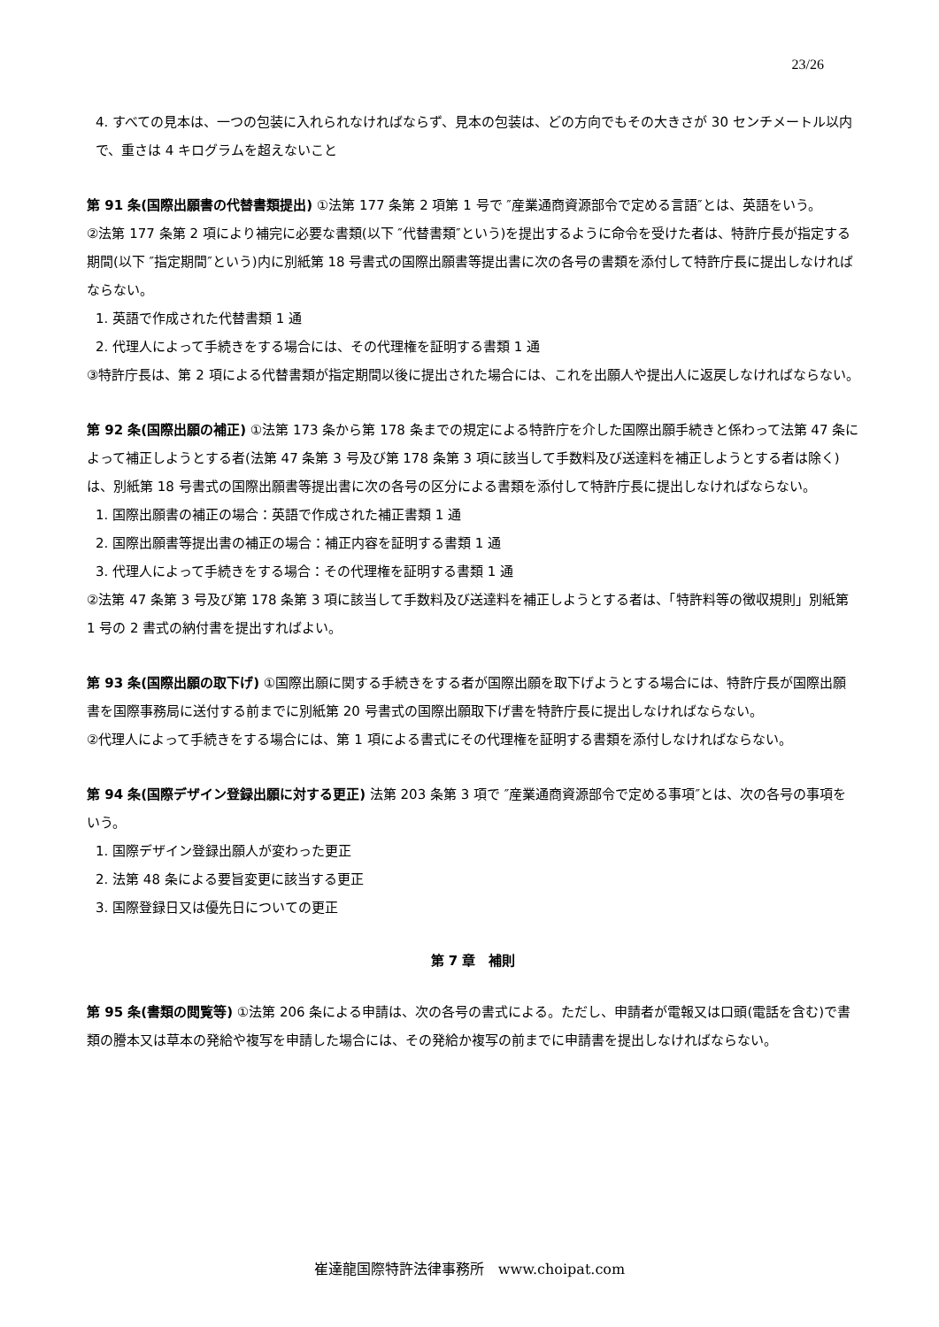23/26
4. すべての見本は、一つの包装に入れられなければならず、見本の包装は、どの方向でもその大きさが 30 センチメートル以内で、重さは 4 キログラムを超えないこと
第 91 条(国際出願書の代替書類提出) ①法第 177 条第 2 項第 1 号で ″産業通商資源部令で定める言語″とは、英語をいう。
②法第 177 条第 2 項により補完に必要な書類(以下 ″代替書類″という)を提出するように命令を受けた者は、特許庁長が指定する期間(以下 ″指定期間″という)内に別紙第 18 号書式の国際出願書等提出書に次の各号の書類を添付して特許庁長に提出しなければならない。
1. 英語で作成された代替書類 1 通
2. 代理人によって手続きをする場合には、その代理権を証明する書類 1 通
③特許庁長は、第 2 項による代替書類が指定期間以後に提出された場合には、これを出願人や提出人に返戻しなければならない。
第 92 条(国際出願の補正) ①法第 173 条から第 178 条までの規定による特許庁を介した国際出願手続きと係わって法第 47 条によって補正しようとする者(法第 47 条第 3 号及び第 178 条第 3 項に該当して手数料及び送達料を補正しようとする者は除く)は、別紙第 18 号書式の国際出願書等提出書に次の各号の区分による書類を添付して特許庁長に提出しなければならない。
1. 国際出願書の補正の場合：英語で作成された補正書類 1 通
2. 国際出願書等提出書の補正の場合：補正内容を証明する書類 1 通
3. 代理人によって手続きをする場合：その代理権を証明する書類 1 通
②法第 47 条第 3 号及び第 178 条第 3 項に該当して手数料及び送達料を補正しようとする者は、「特許料等の徴収規則」別紙第 1 号の 2 書式の納付書を提出すればよい。
第 93 条(国際出願の取下げ) ①国際出願に関する手続きをする者が国際出願を取下げようとする場合には、特許庁長が国際出願書を国際事務局に送付する前までに別紙第 20 号書式の国際出願取下げ書を特許庁長に提出しなければならない。
②代理人によって手続きをする場合には、第 1 項による書式にその代理権を証明する書類を添付しなければならない。
第 94 条(国際デザイン登録出願に対する更正) 法第 203 条第 3 項で ″産業通商資源部令で定める事項″とは、次の各号の事項をいう。
1. 国際デザイン登録出願人が変わった更正
2. 法第 48 条による要旨変更に該当する更正
3. 国際登録日又は優先日についての更正
第 7 章　補則
第 95 条(書類の閲覧等) ①法第 206 条による申請は、次の各号の書式による。ただし、申請者が電報又は口頭(電話を含む)で書類の謄本又は草本の発給や複写を申請した場合には、その発給か複写の前までに申請書を提出しなければならない。
崔達龍国際特許法律事務所　www.choipat.com